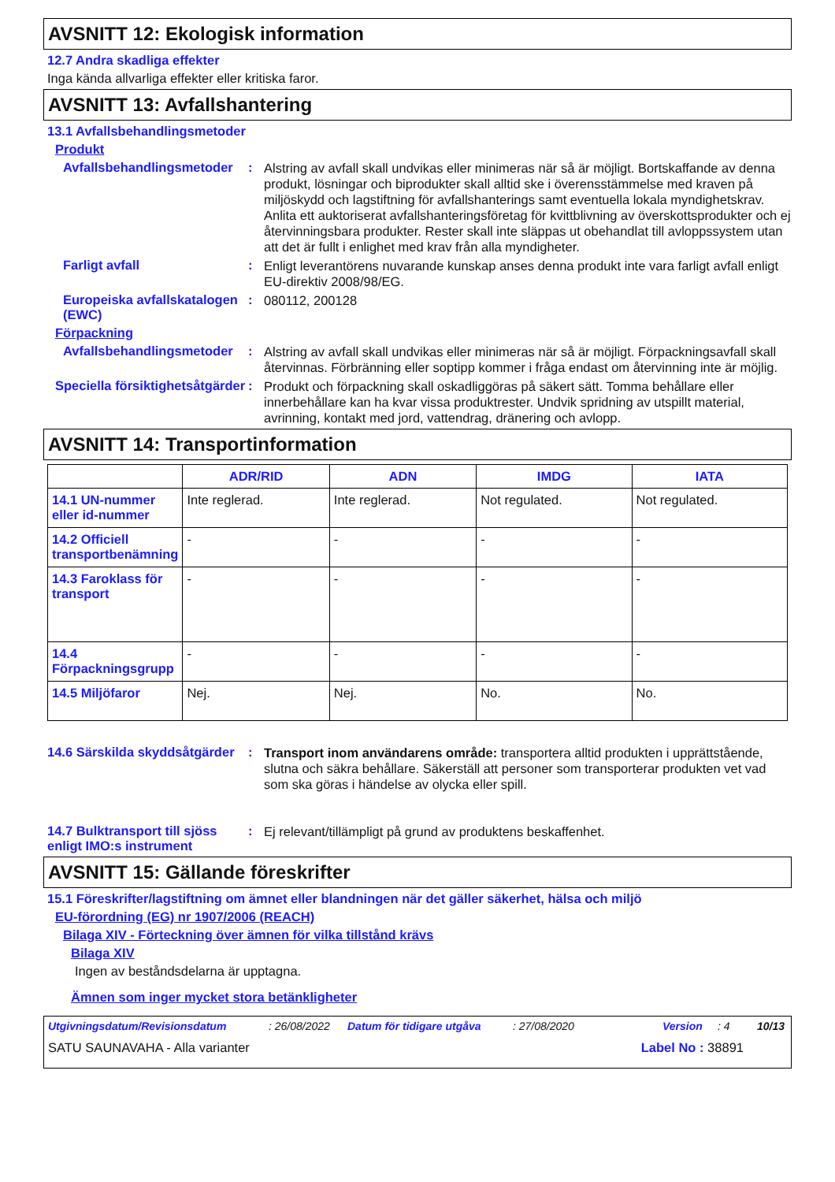AVSNITT 12: Ekologisk information
12.7 Andra skadliga effekter
Inga kända allvarliga effekter eller kritiska faror.
AVSNITT 13: Avfallshantering
13.1 Avfallsbehandlingsmetoder
Produkt
Avfallsbehandlingsmetoder
:
Alstring av avfall skall undvikas eller minimeras när så är möjligt. Bortskaffande av denna produkt, lösningar och biprodukter skall alltid ske i överensstämmelse med kraven på miljöskydd och lagstiftning för avfallshanterings samt eventuella lokala myndighetskrav. Anlita ett auktoriserat avfallshanteringsföretag för kvittblivning av överskottsprodukter och ej återvinningsbara produkter. Rester skall inte släppas ut obehandlat till avloppssystem utan att det är fullt i enlighet med krav från alla myndigheter.
Farligt avfall :
Enligt leverantörens nuvarande kunskap anses denna produkt inte vara farligt avfall enligt EU-direktiv 2008/98/EG.
Europeiska avfallskatalogen (EWC)
:
080112, 200128
Förpackning
Avfallsbehandlingsmetoder
:
Alstring av avfall skall undvikas eller minimeras när så är möjligt. Förpackningsavfall skall återvinnas. Förbränning eller soptipp kommer i fråga endast om återvinning inte är möjlig.
Speciella försiktighetsåtgärder
:
Produkt och förpackning skall oskadliggöras på säkert sätt. Tomma behållare eller innerbehållare kan ha kvar vissa produktrester. Undvik spridning av utspillt material, avrinning, kontakt med jord, vattendrag, dränering och avlopp.
AVSNITT 14: Transportinformation
| | ADR/RID | ADN | IMDG | IATA |
| --- | --- | --- | --- | --- |
| 14.1 UN-nummer eller id-nummer | Inte reglerad. | Inte reglerad. | Not regulated. | Not regulated. |
| 14.2 Officiell transportbenämning | - | - | - | - |
| 14.3 Faroklass för transport | - | - | - | - |
| 14.4 Förpackningsgrupp | - | - | - | - |
| 14.5 Miljöfaror | Nej. | Nej. | No. | No. |
14.6 Särskilda skyddsåtgärder
:
Transport inom användarens område: transportera alltid produkten i upprättstående, slutna och säkra behållare. Säkerställ att personer som transporterar produkten vet vad som ska göras i händelse av olycka eller spill.
14.7 Bulktransport till sjöss enligt IMO:s instrument
:
Ej relevant/tillämpligt på grund av produktens beskaffenhet.
AVSNITT 15: Gällande föreskrifter
15.1 Föreskrifter/lagstiftning om ämnet eller blandningen när det gäller säkerhet, hälsa och miljö
EU-förordning (EG) nr 1907/2006 (REACH)
Bilaga XIV - Förteckning över ämnen för vilka tillstånd krävs
Bilaga XIV
Ingen av beståndsdelarna är upptagna.
Ämnen som inger mycket stora betänkligheter
Utgivningsdatum/Revisionsdatum: 26/08/2022 Datum för tidigare utgåva: 27/08/2020 Version: 4 10/13
SATU SAUNAVAHA - Alla varianter Label No : 38891